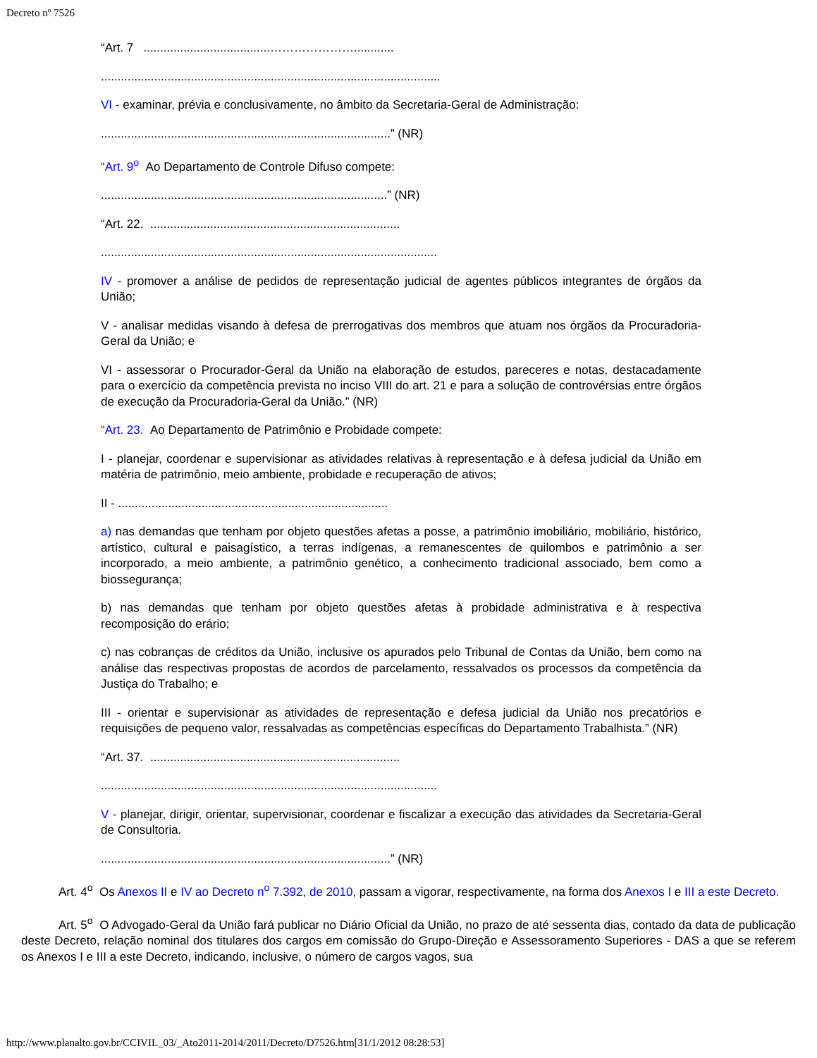Decreto nº 7526
“Art. 7 ......................................…………………............
......................................................................................................
VI - examinar, prévia e conclusivamente, no âmbito da Secretaria-Geral de Administração:
.......................................................................................” (NR)
“Art. 9<sup>o</sup> Ao Departamento de Controle Difuso compete:
......................................................................................” (NR)
“Art. 22. ...........................................................................
.....................................................................................................
IV - promover a análise de pedidos de representação judicial de agentes públicos integrantes de órgãos da União;
V - analisar medidas visando à defesa de prerrogativas dos membros que atuam nos órgãos da Procuradoria-Geral da União; e
VI - assessorar o Procurador-Geral da União na elaboração de estudos, pareceres e notas, destacadamente para o exercício da competência prevista no inciso VIII do art. 21 e para a solução de controvérsias entre órgãos de execução da Procuradoria-Geral da União.” (NR)
“Art. 23. Ao Departamento de Patrimônio e Probidade compete:
I - planejar, coordenar e supervisionar as atividades relativas à representação e à defesa judicial da União em matéria de patrimônio, meio ambiente, probidade e recuperação de ativos;
II - .................................................................................
a) nas demandas que tenham por objeto questões afetas a posse, a patrimônio imobiliário, mobiliário, histórico, artístico, cultural e paisagístico, a terras indígenas, a remanescentes de quilombos e patrimônio a ser incorporado, a meio ambiente, a patrimônio genético, a conhecimento tradicional associado, bem como a biossegurança;
b) nas demandas que tenham por objeto questões afetas à probidade administrativa e à respectiva recomposição do erário;
c) nas cobranças de créditos da União, inclusive os apurados pelo Tribunal de Contas da União, bem como na análise das respectivas propostas de acordos de parcelamento, ressalvados os processos da competência da Justiça do Trabalho; e
III - orientar e supervisionar as atividades de representação e defesa judicial da União nos precatórios e requisições de pequeno valor, ressalvadas as competências específicas do Departamento Trabalhista.” (NR)
“Art. 37. ...........................................................................
.....................................................................................................
V - planejar, dirigir, orientar, supervisionar, coordenar e fiscalizar a execução das atividades da Secretaria-Geral de Consultoria.
.......................................................................................” (NR)
Art. 4<sup>o</sup> Os Anexos II e IV ao Decreto n<sup>o</sup> 7.392, de 2010, passam a vigorar, respectivamente, na forma dos Anexos I e III a este Decreto.
Art. 5<sup>o</sup> O Advogado-Geral da União fará publicar no Diário Oficial da União, no prazo de até sessenta dias, contado da data de publicação deste Decreto, relação nominal dos titulares dos cargos em comissão do Grupo-Direção e Assessoramento Superiores - DAS a que se referem os Anexos I e III a este Decreto, indicando, inclusive, o número de cargos vagos, sua
http://www.planalto.gov.br/CCIVIL_03/_Ato2011-2014/2011/Decreto/D7526.htm[31/1/2012 08:28:53]